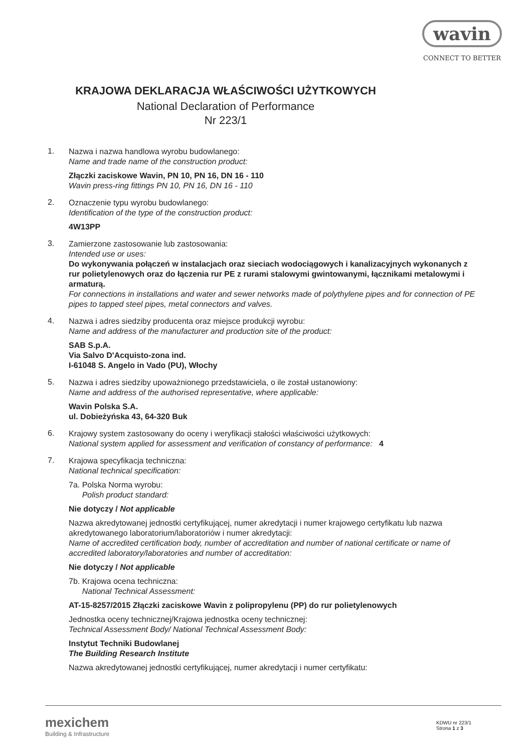wavin
CONNECT TO BETTER
KRAJOWA DEKLARACJA WŁAŚCIWOŚCI UŻYTKOWYCH
National Declaration of Performance
Nr 223/1
1.
Nazwa i nazwa handlowa wyrobu budowlanego:
Name and trade name of the construction product:
Złączki zaciskowe Wavin, PN 10, PN 16, DN 16 - 110
Wavin press-ring fittings PN 10, PN 16, DN 16 - 110
2.
Oznaczenie typu wyrobu budowlanego:
Identification of the type of the construction product:
4W13PP
3.
Zamierzone zastosowanie lub zastosowania:
Intended use or uses:
Do wykonywania połączeń w instalacjach oraz sieciach wodociągowych i kanalizacyjnych wykonanych z rur polietylenowych oraz do łączenia rur PE z rurami stalowymi gwintowanymi, łącznikami metalowymi i armaturą.
For connections in installations and water and sewer networks made of polythylene pipes and for connection of PE pipes to tapped steel pipes, metal connectors and valves.
4.
Nazwa i adres siedziby producenta oraz miejsce produkcji wyrobu:
Name and address of the manufacturer and production site of the product:
SAB S.p.A.
Via Salvo D'Acquisto-zona ind.
I-61048 S. Angelo in Vado (PU), Włochy
5.
Nazwa i adres siedziby upoważnionego przedstawiciela, o ile został ustanowiony:
Name and address of the authorised representative, where applicable:
Wavin Polska S.A.
ul. Dobieżyńska 43, 64-320 Buk
6.
Krajowy system zastosowany do oceny i weryfikacji stałości właściwości użytkowych:
National system applied for assessment and verification of constancy of performance: 4
7.
Krajowa specyfikacja techniczna:
National technical specification:
7a. Polska Norma wyrobu:
Polish product standard:
Nie dotyczy / Not applicable
Nazwa akredytowanej jednostki certyfikującej, numer akredytacji i numer krajowego certyfikatu lub nazwa akredytowanego laboratorium/laboratoriów i numer akredytacji:
Name of accredited certification body, number of accreditation and number of national certificate or name of accredited laboratory/laboratories and number of accreditation:
Nie dotyczy / Not applicable
7b. Krajowa ocena techniczna:
National Technical Assessment:
AT-15-8257/2015 Złączki zaciskowe Wavin z polipropylenu (PP) do rur polietylenowych
Jednostka oceny technicznej/Krajowa jednostka oceny technicznej:
Technical Assessment Body/ National Technical Assessment Body:
Instytut Techniki Budowlanej
The Building Research Institute
Nazwa akredytowanej jednostki certyfikującej, numer akredytacji i numer certyfikatu:
mexichem
Building & Infrastructure
KDWU nr 223/1
Strona 1 z 3